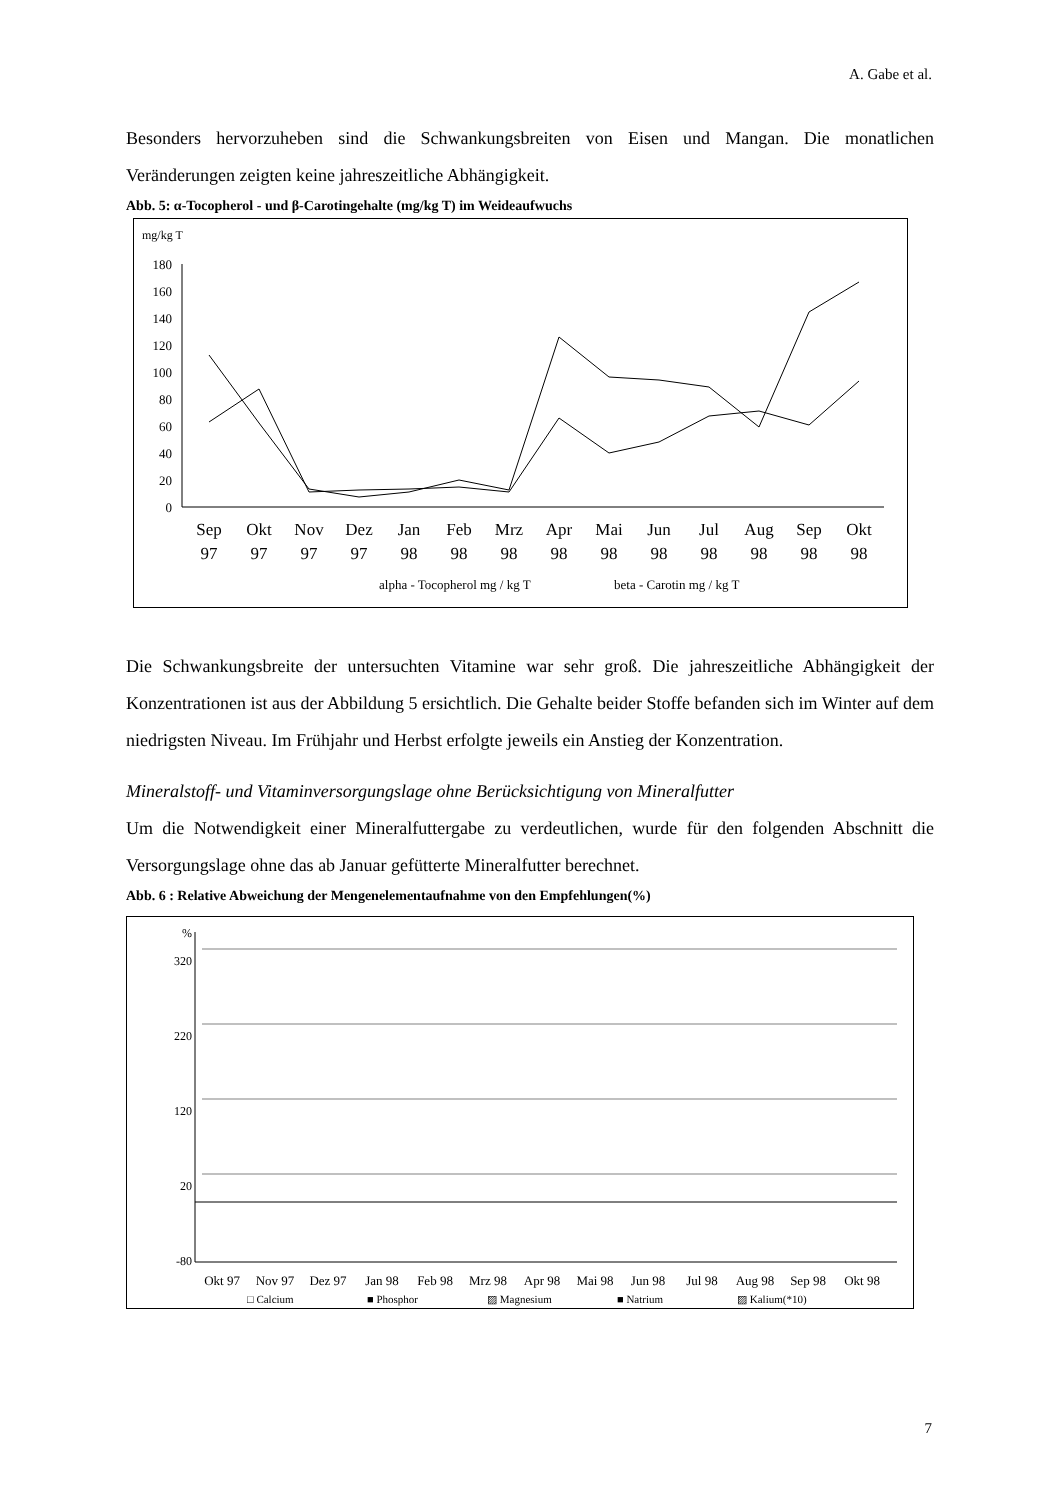A. Gabe et al.
Besonders hervorzuheben sind die Schwankungsbreiten von Eisen und Mangan. Die monatlichen Veränderungen zeigten keine jahreszeitliche Abhängigkeit.
Abb. 5: α-Tocopherol - und β-Carotingehalte (mg/kg T) im Weideaufwuchs
mg/kg T
180
160
140
120
100
80
60
40
20
0
Sep
Okt
Nov
Dez
Jan
Feb
Mrz
Apr
Mai
Jun
Jul
Aug
Sep
Okt
97
97
97
97
98
98
98
98
98
98
98
98
98
98
alpha - Tocopherol mg / kg T
beta - Carotin mg / kg T
Die Schwankungsbreite der untersuchten Vitamine war sehr groß. Die jahreszeitliche Abhängigkeit der Konzentrationen ist aus der Abbildung 5 ersichtlich. Die Gehalte beider Stoffe befanden sich im Winter auf dem niedrigsten Niveau. Im Frühjahr und Herbst erfolgte jeweils ein Anstieg der Konzentration.
Mineralstoff- und Vitaminversorgungslage ohne Berücksichtigung von Mineralfutter
Um die Notwendigkeit einer Mineralfuttergabe zu verdeutlichen, wurde für den folgenden Abschnitt die Versorgungslage ohne das ab Januar gefütterte Mineralfutter berechnet.
Abb. 6 : Relative Abweichung der Mengenelementaufnahme von den Empfehlungen(%)
%
320
220
120
20
-80
Okt 97
Nov 97
Dez 97
Jan 98
Feb 98
Mrz 98
Apr 98
Mai 98
Jun 98
Jul 98
Aug 98
Sep 98
Okt 98
□ Calcium
■ Phosphor
▨ Magnesium
■ Natrium
▨ Kalium(*10)
7